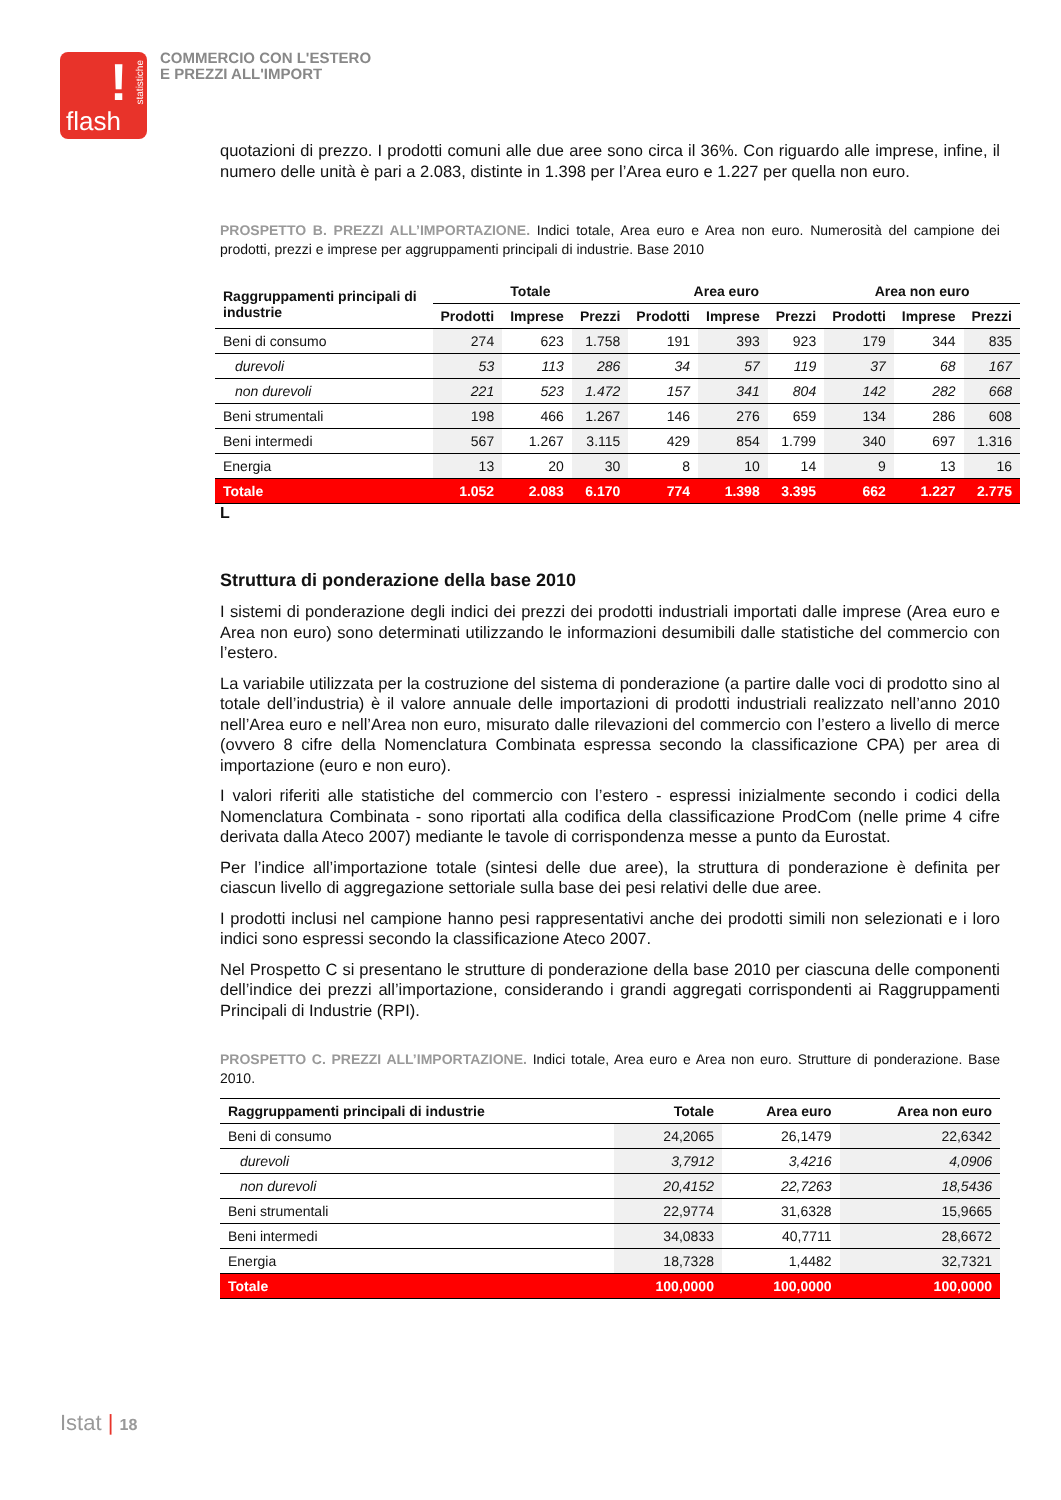!
statistiche
flash
COMMERCIO CON L'ESTERO
E PREZZI ALL'IMPORT
quotazioni di prezzo. I prodotti comuni alle due aree sono circa il 36%. Con riguardo alle imprese, infine, il numero delle unità è pari a 2.083, distinte in 1.398 per l’Area euro e 1.227 per quella non euro.
PROSPETTO B. PREZZI ALL’IMPORTAZIONE. Indici totale, Area euro e Area non euro. Numerosità del campione dei prodotti, prezzi e imprese per aggruppamenti principali di industrie. Base 2010
| Raggruppamenti principali di industrie | Totale | | | Area euro | | | Area non euro | | |
| --- | --- | --- | --- | --- | --- | --- | --- | --- | --- |
| | Prodotti | Imprese | Prezzi | Prodotti | Imprese | Prezzi | Prodotti | Imprese | Prezzi |
| Beni di consumo | 274 | 623 | 1.758 | 191 | 393 | 923 | 179 | 344 | 835 |
| durevoli | 53 | 113 | 286 | 34 | 57 | 119 | 37 | 68 | 167 |
| non durevoli | 221 | 523 | 1.472 | 157 | 341 | 804 | 142 | 282 | 668 |
| Beni strumentali | 198 | 466 | 1.267 | 146 | 276 | 659 | 134 | 286 | 608 |
| Beni intermedi | 567 | 1.267 | 3.115 | 429 | 854 | 1.799 | 340 | 697 | 1.316 |
| Energia | 13 | 20 | 30 | 8 | 10 | 14 | 9 | 13 | 16 |
| Totale | 1.052 | 2.083 | 6.170 | 774 | 1.398 | 3.395 | 662 | 1.227 | 2.775 |
L
Struttura di ponderazione della base 2010
I sistemi di ponderazione degli indici dei prezzi dei prodotti industriali importati dalle imprese (Area euro e Area non euro) sono determinati utilizzando le informazioni desumibili dalle statistiche del commercio con l’estero.
La variabile utilizzata per la costruzione del sistema di ponderazione (a partire dalle voci di prodotto sino al totale dell’industria) è il valore annuale delle importazioni di prodotti industriali realizzato nell’anno 2010 nell’Area euro e nell’Area non euro, misurato dalle rilevazioni del commercio con l’estero a livello di merce (ovvero 8 cifre della Nomenclatura Combinata espressa secondo la classificazione CPA) per area di importazione (euro e non euro).
I valori riferiti alle statistiche del commercio con l’estero - espressi inizialmente secondo i codici della Nomenclatura Combinata - sono riportati alla codifica della classificazione ProdCom (nelle prime 4 cifre derivata dalla Ateco 2007) mediante le tavole di corrispondenza messe a punto da Eurostat.
Per l’indice all’importazione totale (sintesi delle due aree), la struttura di ponderazione è definita per ciascun livello di aggregazione settoriale sulla base dei pesi relativi delle due aree.
I prodotti inclusi nel campione hanno pesi rappresentativi anche dei prodotti simili non selezionati e i loro indici sono espressi secondo la classificazione Ateco 2007.
Nel Prospetto C si presentano le strutture di ponderazione della base 2010 per ciascuna delle componenti dell’indice dei prezzi all’importazione, considerando i grandi aggregati corrispondenti ai Raggruppamenti Principali di Industrie (RPI).
PROSPETTO C. PREZZI ALL’IMPORTAZIONE. Indici totale, Area euro e Area non euro. Strutture di ponderazione. Base 2010.
| Raggruppamenti principali di industrie | Totale | Area euro | Area non euro |
| --- | --- | --- | --- |
| Beni di consumo | 24,2065 | 26,1479 | 22,6342 |
| durevoli | 3,7912 | 3,4216 | 4,0906 |
| non durevoli | 20,4152 | 22,7263 | 18,5436 |
| Beni strumentali | 22,9774 | 31,6328 | 15,9665 |
| Beni intermedi | 34,0833 | 40,7711 | 28,6672 |
| Energia | 18,7328 | 1,4482 | 32,7321 |
| Totale | 100,0000 | 100,0000 | 100,0000 |
Istat | 18